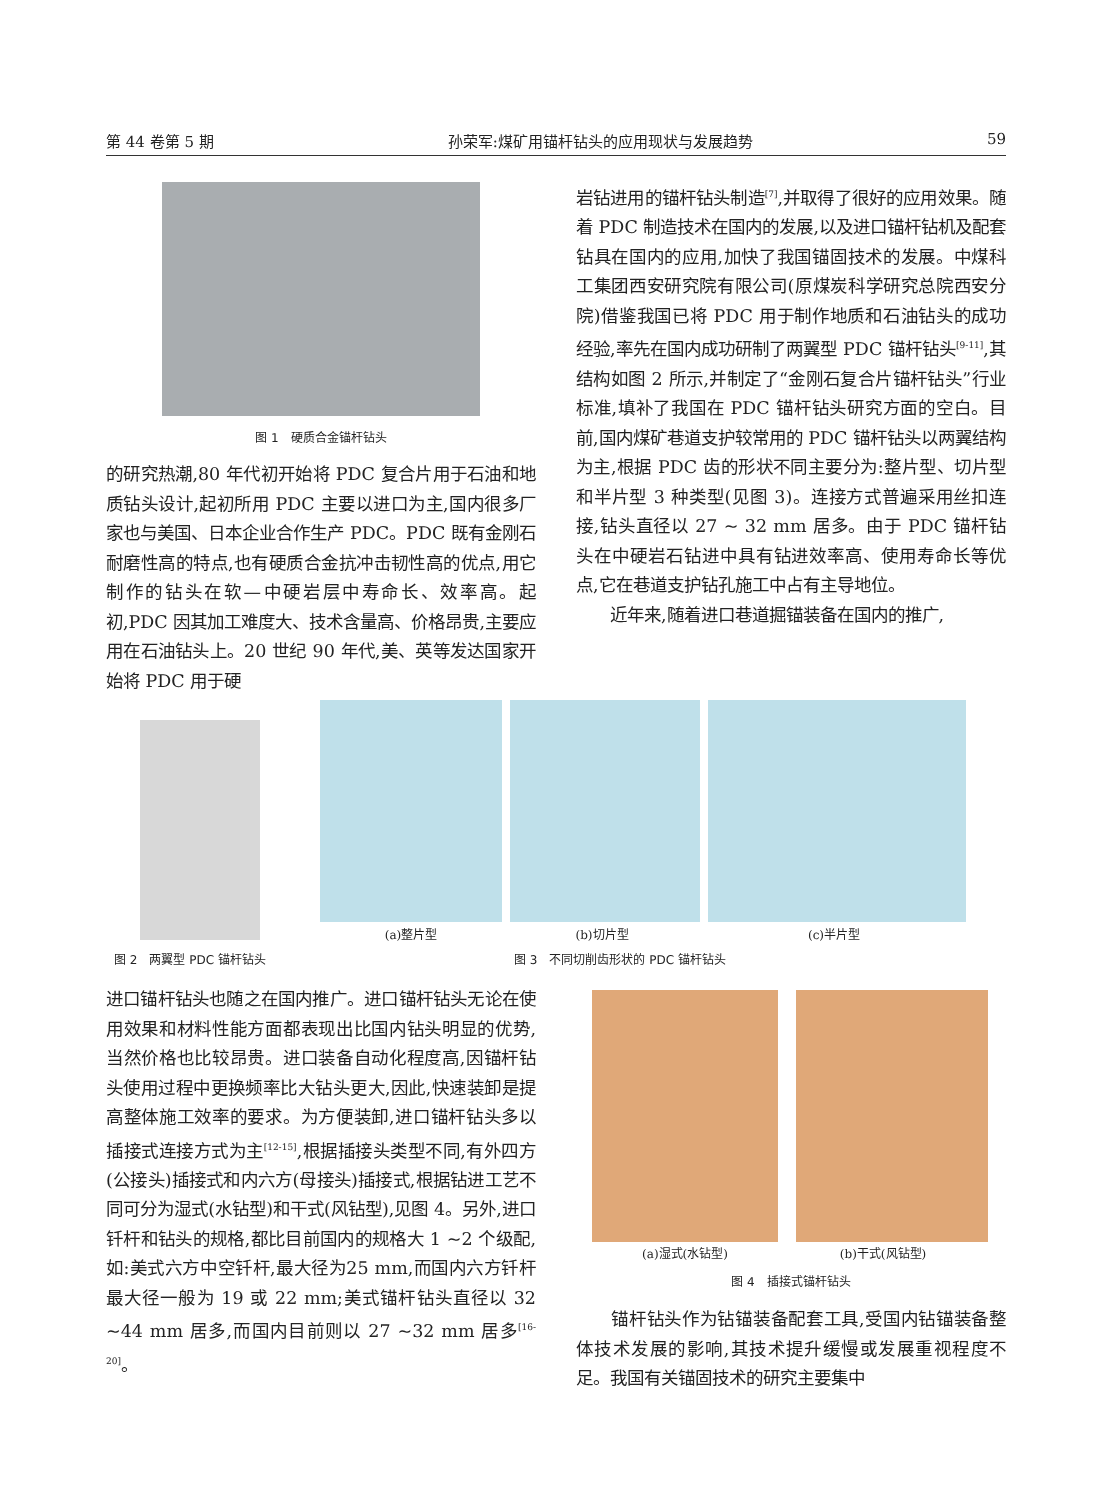第 44 卷第 5 期 孙荣军:煤矿用锚杆钻头的应用现状与发展趋势 59
图 1　硬质合金锚杆钻头
的研究热潮,80 年代初开始将 PDC 复合片用于石油和地质钻头设计,起初所用 PDC 主要以进口为主,国内很多厂家也与美国、日本企业合作生产 PDC。PDC 既有金刚石耐磨性高的特点,也有硬质合金抗冲击韧性高的优点,用它制作的钻头在软—中硬岩层中寿命长、效率高。起初,PDC 因其加工难度大、技术含量高、价格昂贵,主要应用在石油钻头上。20 世纪 90 年代,美、英等发达国家开始将 PDC 用于硬
岩钻进用的锚杆钻头制造<sup>[7]</sup>,并取得了很好的应用效果。随着 PDC 制造技术在国内的发展,以及进口锚杆钻机及配套钻具在国内的应用,加快了我国锚固技术的发展。中煤科工集团西安研究院有限公司(原煤炭科学研究总院西安分院)借鉴我国已将 PDC 用于制作地质和石油钻头的成功经验,率先在国内成功研制了两翼型 PDC 锚杆钻头<sup>[9-11]</sup>,其结构如图 2 所示,并制定了“金刚石复合片锚杆钻头”行业标准,填补了我国在 PDC 锚杆钻头研究方面的空白。目前,国内煤矿巷道支护较常用的 PDC 锚杆钻头以两翼结构为主,根据 PDC 齿的形状不同主要分为:整片型、切片型和半片型 3 种类型(见图 3)。连接方式普遍采用丝扣连接,钻头直径以 27 ~ 32 mm 居多。由于 PDC 锚杆钻头在中硬岩石钻进中具有钻进效率高、使用寿命长等优点,它在巷道支护钻孔施工中占有主导地位。
　　近年来,随着进口巷道掘锚装备在国内的推广,
(a)整片型 (b)切片型 (c)半片型
图 2　两翼型 PDC 锚杆钻头 图 3　不同切削齿形状的 PDC 锚杆钻头
进口锚杆钻头也随之在国内推广。进口锚杆钻头无论在使用效果和材料性能方面都表现出比国内钻头明显的优势,当然价格也比较昂贵。进口装备自动化程度高,因锚杆钻头使用过程中更换频率比大钻头更大,因此,快速装卸是提高整体施工效率的要求。为方便装卸,进口锚杆钻头多以插接式连接方式为主<sup>[12-15]</sup>,根据插接头类型不同,有外四方(公接头)插接式和内六方(母接头)插接式,根据钻进工艺不同可分为湿式(水钻型)和干式(风钻型),见图 4。另外,进口钎杆和钻头的规格,都比目前国内的规格大 1 ~2 个级配,如:美式六方中空钎杆,最大径为25 mm,而国内六方钎杆最大径一般为 19 或 22 mm;美式锚杆钻头直径以 32 ~44 mm 居多,而国内目前则以 27 ~32 mm 居多<sup>[16-20]</sup>。
(a)湿式(水钻型) (b)干式(风钻型)
图 4　插接式锚杆钻头
　　锚杆钻头作为钻锚装备配套工具,受国内钻锚装备整体技术发展的影响,其技术提升缓慢或发展重视程度不足。我国有关锚固技术的研究主要集中